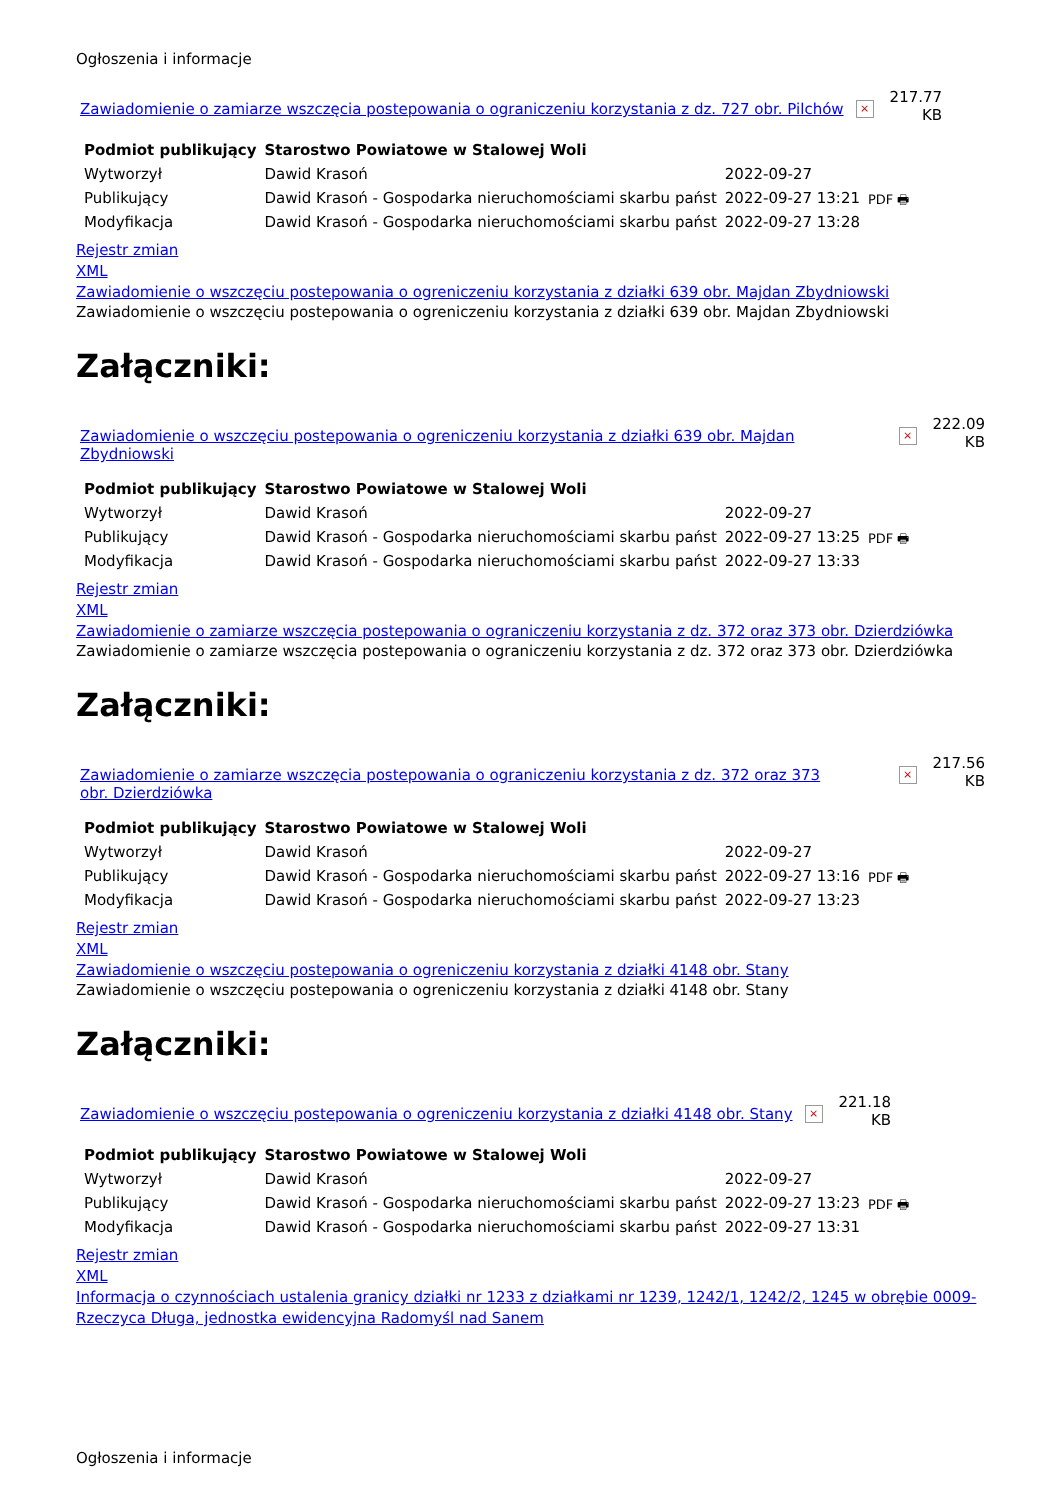Ogłoszenia i informacje
Zawiadomienie o zamiarze wszczęcia postepowania o ograniczeniu korzystania z dz. 727 obr. Pilchów × 217.77
KB
| Podmiot publikujący | Starostwo Powiatowe w Stalowej Woli | | PDF 🖶 |
| Wytworzył | Dawid Krasoń | 2022-09-27 | |
| Publikujący | Dawid Krasoń - Gospodarka nieruchomościami skarbu państ | 2022-09-27 13:21 | |
| Modyfikacja | Dawid Krasoń - Gospodarka nieruchomościami skarbu państ | 2022-09-27 13:28 | |
Rejestr zmian
XML
Zawiadomienie o wszczęciu postepowania o ogreniczeniu korzystania z działki 639 obr. Majdan Zbydniowski
Zawiadomienie o wszczęciu postepowania o ogreniczeniu korzystania z działki 639 obr. Majdan Zbydniowski
Załączniki:
Zawiadomienie o wszczęciu postepowania o ogreniczeniu korzystania z działki 639 obr. Majdan Zbydniowski × 222.09
KB
| Podmiot publikujący | Starostwo Powiatowe w Stalowej Woli | | PDF 🖶 |
| Wytworzył | Dawid Krasoń | 2022-09-27 | |
| Publikujący | Dawid Krasoń - Gospodarka nieruchomościami skarbu państ | 2022-09-27 13:25 | |
| Modyfikacja | Dawid Krasoń - Gospodarka nieruchomościami skarbu państ | 2022-09-27 13:33 | |
Rejestr zmian
XML
Zawiadomienie o zamiarze wszczęcia postepowania o ograniczeniu korzystania z dz. 372 oraz 373 obr. Dzierdziówka
Zawiadomienie o zamiarze wszczęcia postepowania o ograniczeniu korzystania z dz. 372 oraz 373 obr. Dzierdziówka
Załączniki:
Zawiadomienie o zamiarze wszczęcia postepowania o ograniczeniu korzystania z dz. 372 oraz 373 obr. Dzierdziówka × 217.56
KB
| Podmiot publikujący | Starostwo Powiatowe w Stalowej Woli | | PDF 🖶 |
| Wytworzył | Dawid Krasoń | 2022-09-27 | |
| Publikujący | Dawid Krasoń - Gospodarka nieruchomościami skarbu państ | 2022-09-27 13:16 | |
| Modyfikacja | Dawid Krasoń - Gospodarka nieruchomościami skarbu państ | 2022-09-27 13:23 | |
Rejestr zmian
XML
Zawiadomienie o wszczęciu postepowania o ogreniczeniu korzystania z działki 4148 obr. Stany
Zawiadomienie o wszczęciu postepowania o ogreniczeniu korzystania z działki 4148 obr. Stany
Załączniki:
Zawiadomienie o wszczęciu postepowania o ogreniczeniu korzystania z działki 4148 obr. Stany × 221.18
KB
| Podmiot publikujący | Starostwo Powiatowe w Stalowej Woli | | PDF 🖶 |
| Wytworzył | Dawid Krasoń | 2022-09-27 | |
| Publikujący | Dawid Krasoń - Gospodarka nieruchomościami skarbu państ | 2022-09-27 13:23 | |
| Modyfikacja | Dawid Krasoń - Gospodarka nieruchomościami skarbu państ | 2022-09-27 13:31 | |
Rejestr zmian
XML
Informacja o czynnościach ustalenia granicy działki nr 1233 z działkami nr 1239, 1242/1, 1242/2, 1245 w obrębie 0009-Rzeczyca Długa, jednostka ewidencyjna Radomyśl nad Sanem
Ogłoszenia i informacje